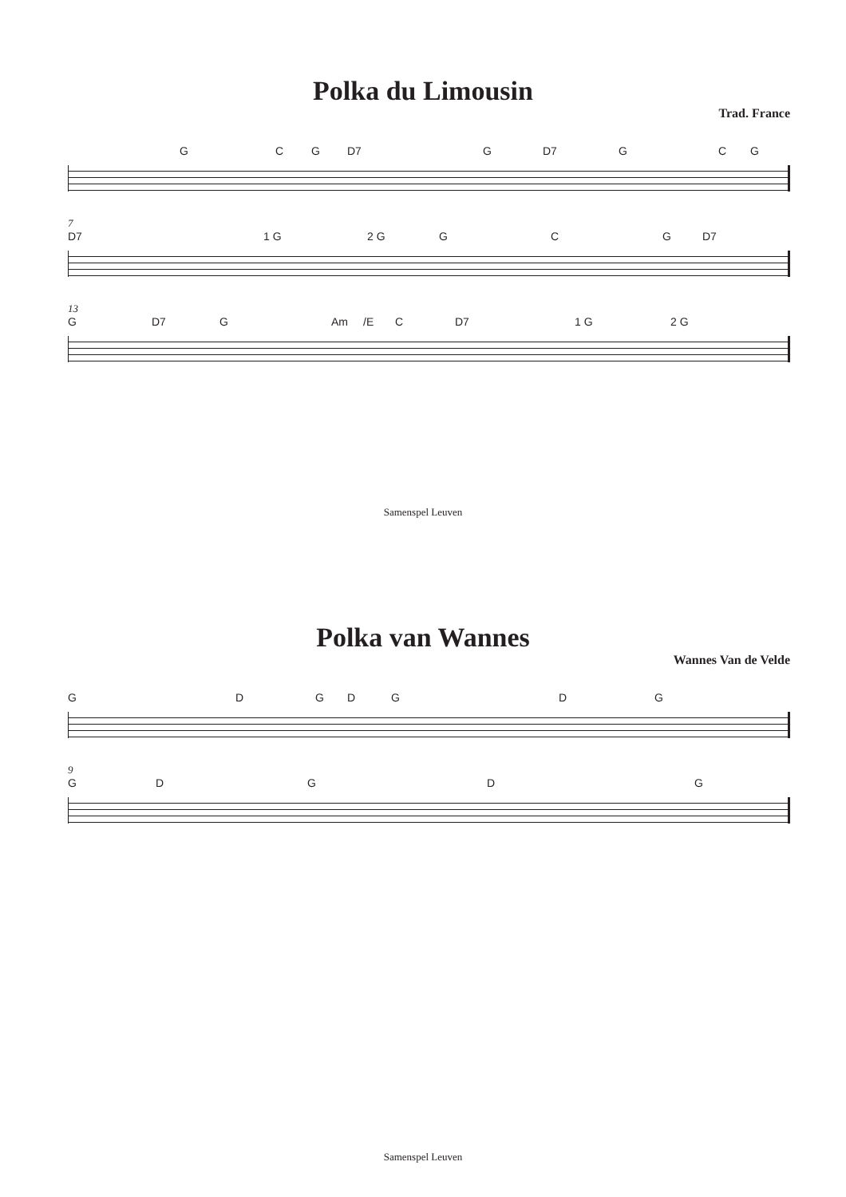Polka du Limousin
Trad. France
GCG D7 G D7 GCG
7
D7 1 G 2 G GCG D7
13
G D7 G Am /E C D7 1 G 2 G
Samenspel Leuven
Polka van Wannes
Wannes Van de Velde
GDGDGDG
9
GDGDG
Samenspel Leuven